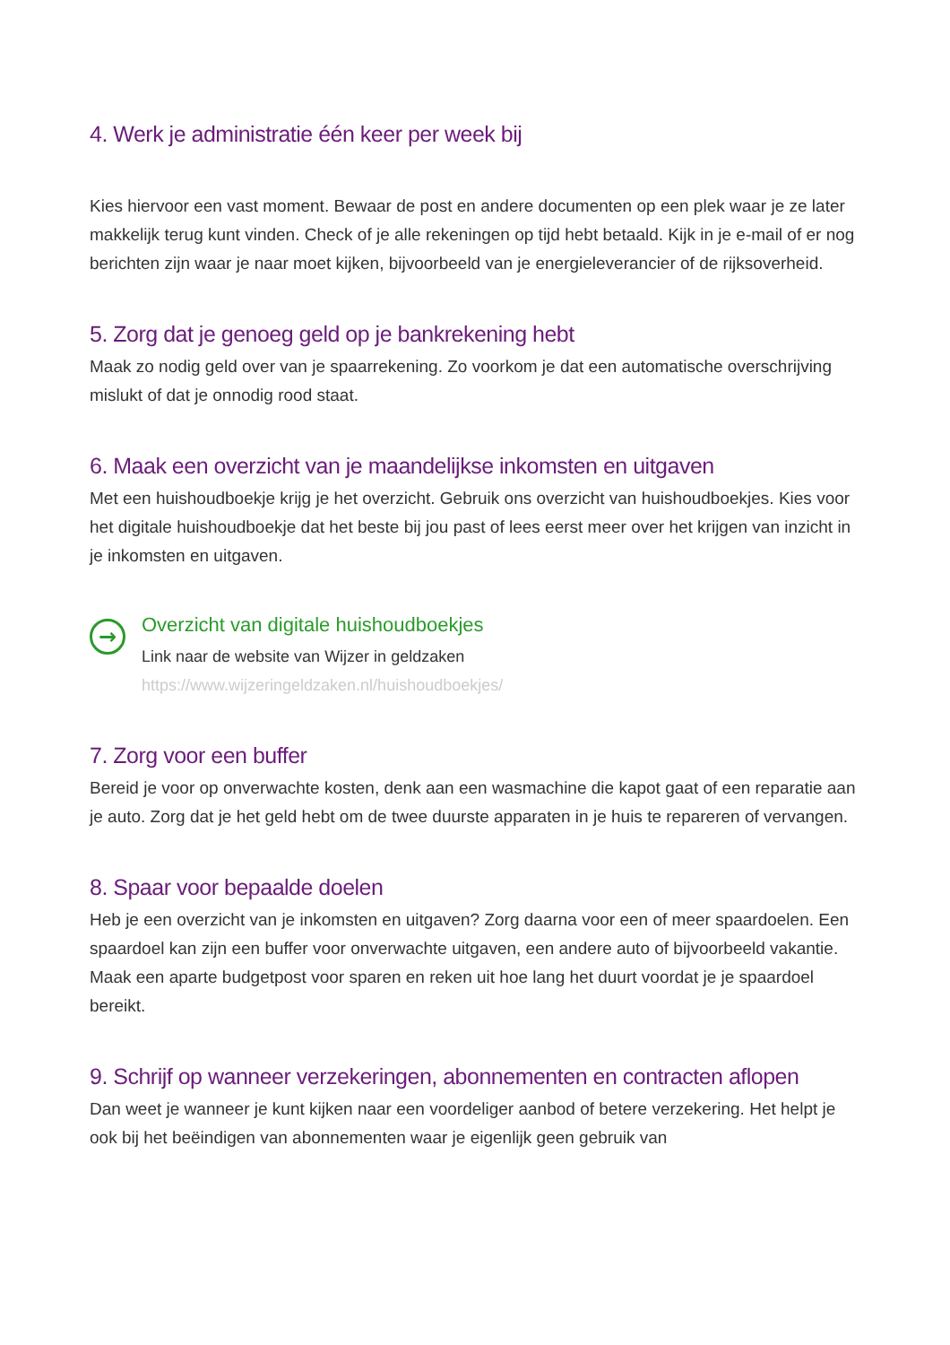4. Werk je administratie één keer per week bij
Kies hiervoor een vast moment. Bewaar de post en andere documenten op een plek waar je ze later makkelijk terug kunt vinden. Check of je alle rekeningen op tijd hebt betaald. Kijk in je e-mail of er nog berichten zijn waar je naar moet kijken, bijvoorbeeld van je energieleverancier of de rijksoverheid.
5. Zorg dat je genoeg geld op je bankrekening hebt
Maak zo nodig geld over van je spaarrekening. Zo voorkom je dat een automatische overschrijving mislukt of dat je onnodig rood staat.
6. Maak een overzicht van je maandelijkse inkomsten en uitgaven
Met een huishoudboekje krijg je het overzicht. Gebruik ons overzicht van huishoudboekjes. Kies voor het digitale huishoudboekje dat het beste bij jou past of lees eerst meer over het krijgen van inzicht in je inkomsten en uitgaven.
→
Overzicht van digitale huishoudboekjes
Link naar de website van Wijzer in geldzaken
https://www.wijzeringeldzaken.nl/huishoudboekjes/
7. Zorg voor een buffer
Bereid je voor op onverwachte kosten, denk aan een wasmachine die kapot gaat of een reparatie aan je auto. Zorg dat je het geld hebt om de twee duurste apparaten in je huis te repareren of vervangen.
8. Spaar voor bepaalde doelen
Heb je een overzicht van je inkomsten en uitgaven? Zorg daarna voor een of meer spaardoelen. Een spaardoel kan zijn een buffer voor onverwachte uitgaven, een andere auto of bijvoorbeeld vakantie. Maak een aparte budgetpost voor sparen en reken uit hoe lang het duurt voordat je je spaardoel bereikt.
9. Schrijf op wanneer verzekeringen, abonnementen en contracten aflopen
Dan weet je wanneer je kunt kijken naar een voordeliger aanbod of betere verzekering. Het helpt je ook bij het beëindigen van abonnementen waar je eigenlijk geen gebruik van